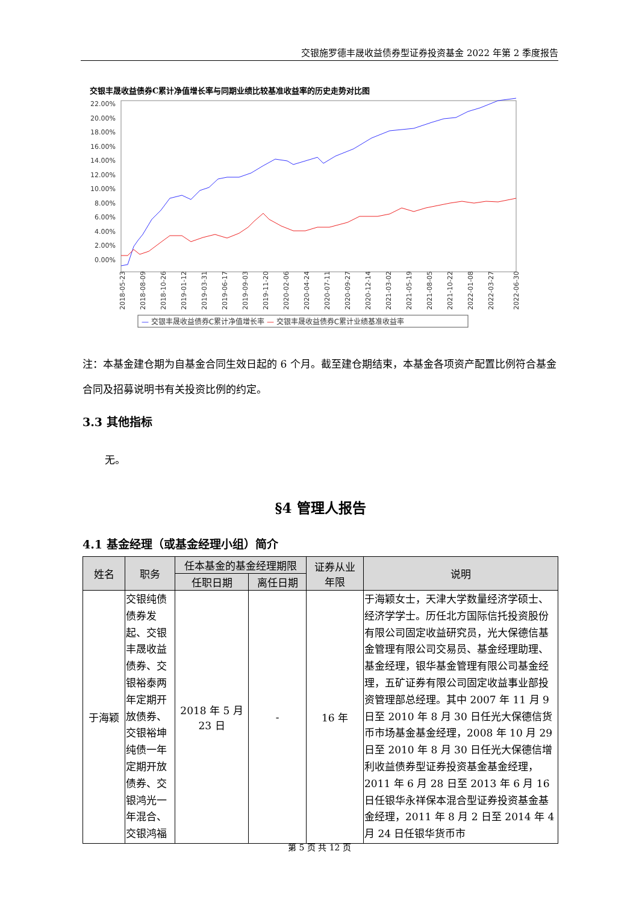交银施罗德丰晟收益债券型证券投资基金 2022 年第 2 季度报告
交银丰晟收益债券C累计净值增长率与同期业绩比较基准收益率的历史走势对比图
22.00%
20.00%
18.00%
16.00%
14.00%
12.00%
10.00%
8.00%
6.00%
4.00%
2.00%
0.00%
2018-05-23
2018-08-09
2018-10-26
2019-01-12
2019-03-31
2019-06-17
2019-09-03
2019-11-20
2020-02-06
2020-04-24
2020-07-11
2020-09-27
2020-12-14
2021-03-02
2021-05-19
2021-08-05
2021-10-22
2022-01-08
2022-03-27
2022-06-30
— 交银丰晟收益债券C累计净值增长率 — 交银丰晟收益债券C累计业绩基准收益率
注：本基金建仓期为自基金合同生效日起的 6 个月。截至建仓期结束，本基金各项资产配置比例符合基金合同及招募说明书有关投资比例的约定。
3.3 其他指标
无。
§4 管理人报告
4.1 基金经理（或基金经理小组）简介
| 姓名 | 职务 | 任本基金的基金经理期限 | | 证券从业 年限 | 说明 |
| --- | --- | --- | --- | --- | --- |
| | | 任职日期 | 离任日期 | | |
| 于海颖 | 交银纯债债券发起、交银丰晟收益债券、交银裕泰两年定期开放债券、交银裕坤纯债一年定期开放债券、交银鸿光一年混合、交银鸿福 | 2018 年 5 月 23 日 | - | 16 年 | 于海颖女士，天津大学数量经济学硕士、经济学学士。历任北方国际信托投资股份有限公司固定收益研究员，光大保德信基金管理有限公司交易员、基金经理助理、基金经理，银华基金管理有限公司基金经理，五矿证券有限公司固定收益事业部投资管理部总经理。其中 2007 年 11 月 9 日至 2010 年 8 月 30 日任光大保德信货币市场基金基金经理，2008 年 10 月 29 日至 2010 年 8 月 30 日任光大保德信增利收益债券型证券投资基金基金经理，2011 年 6 月 28 日至 2013 年 6 月 16 日任银华永祥保本混合型证券投资基金基金经理，2011 年 8 月 2 日至 2014 年 4 月 24 日任银华货币市 |
第 5 页 共 12 页